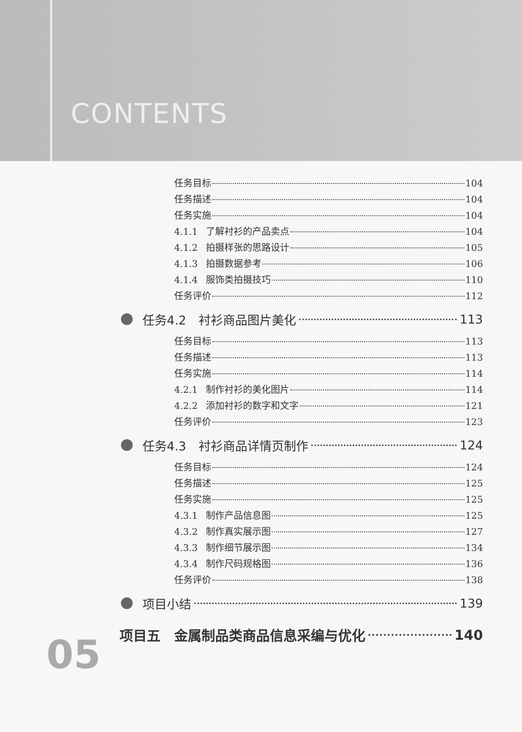CONTENTS
任务目标 104
任务描述 104
任务实施 104
4.1.1 了解衬衫的产品卖点 104
4.1.2 拍摄样张的思路设计 105
4.1.3 拍摄数据参考 106
4.1.4 服饰类拍摄技巧 110
任务评价 112
任务4.2　衬衫商品图片美化 113
任务目标 113
任务描述 113
任务实施 114
4.2.1 制作衬衫的美化图片 114
4.2.2 添加衬衫的数字和文字 121
任务评价 123
任务4.3　衬衫商品详情页制作 124
任务目标 124
任务描述 125
任务实施 125
4.3.1 制作产品信息图 125
4.3.2 制作真实展示图 127
4.3.3 制作细节展示图 134
4.3.4 制作尺码规格图 136
任务评价 138
项目小结 139
项目五　金属制品类商品信息采编与优化 140
05